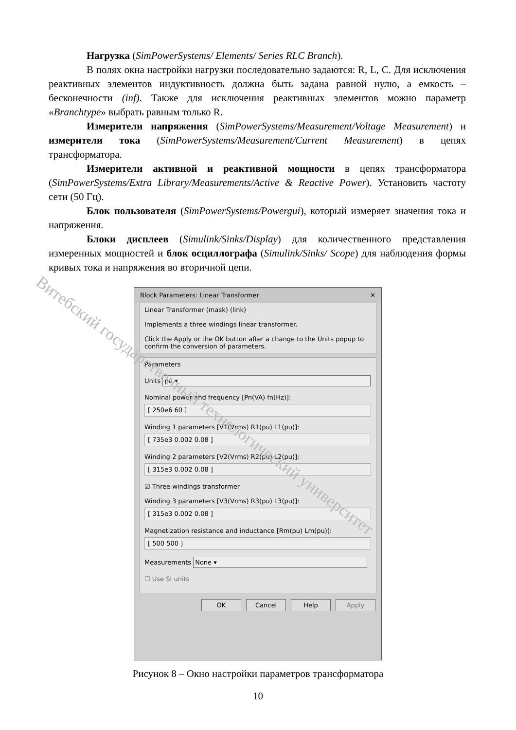Нагрузка (SimPowerSystems/ Elements/ Series RLC Branch).
В полях окна настройки нагрузки последовательно задаются: R, L, C. Для исключения реактивных элементов индуктивность должна быть задана равной нулю, а емкость – бесконечности (inf). Также для исключения реактивных элементов можно параметр «Branchtype» выбрать равным только R.
Измерители напряжения (SimPowerSystems/Measurement/Voltage Measurement) и измерители тока (SimPowerSystems/Measurement/Current Measurement) в цепях трансформатора.
Измерители активной и реактивной мощности в цепях трансформатора (SimPowerSystems/Extra Library/Measurements/Active & Reactive Power). Установить частоту сети (50 Гц).
Блок пользователя (SimPowerSystems/Powergui), который измеряет значения тока и напряжения.
Блоки дисплеев (Simulink/Sinks/Display) для количественного представления измеренных мощностей и блок осциллографа (Simulink/Sinks/ Scope) для наблюдения формы кривых тока и напряжения во вторичной цепи.
Block Parameters: Linear Transformer ✕
Linear Transformer (mask) (link)
Implements a three windings linear transformer.
Click the Apply or the OK button after a change to the Units popup to confirm the conversion of parameters.
Parameters
Units pu ▾
Nominal power and frequency [Pn(VA) fn(Hz)]:
[ 250e6 60 ]
Winding 1 parameters [V1(Vrms) R1(pu) L1(pu)]:
[ 735e3 0.002 0.08 ]
Winding 2 parameters [V2(Vrms) R2(pu) L2(pu)]:
[ 315e3 0.002 0.08 ]
☑ Three windings transformer
Winding 3 parameters [V3(Vrms) R3(pu) L3(pu)]:
[ 315e3 0.002 0.08 ]
Magnetization resistance and inductance [Rm(pu) Lm(pu)]:
[ 500 500 ]
Measurements None ▾
☐ Use SI units
OK Cancel Help Apply
Рисунок 8 – Окно настройки параметров трансформатора
10
Витебский государственный технологический университет